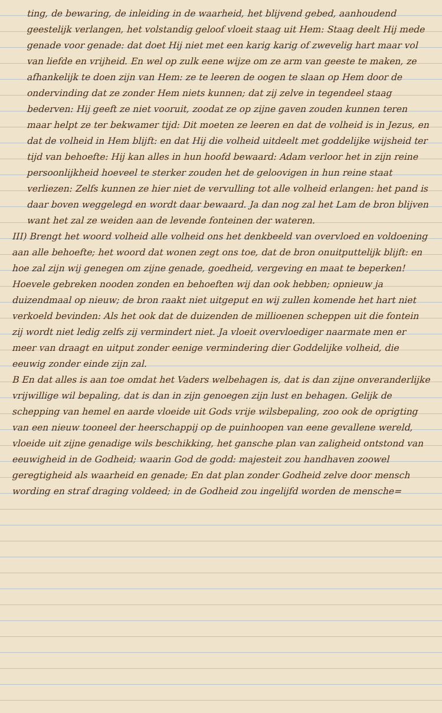ting, de bewaring, de inleiding in de waarheid, het blijvend gebed, aanhoudend geestelijk verlangen, het volstandig geloof vloeit staag uit Hem: Staag deelt Hij mede genade voor genade: dat doet Hij niet met een karig karig of zwevelig hart maar vol van liefde en vrijheid. En wel op zulk eene wijze om ze arm van geeste te maken, ze afhankelijk te doen zijn van Hem: ze te leeren de oogen te slaan op Hem door de ondervinding dat ze zonder Hem niets kunnen; dat zij zelve in tegendeel staag bederven: Hij geeft ze niet vooruit, zoodat ze op zijne gaven zouden kunnen teren maar helpt ze ter bekwamer tijd: Dit moeten ze leeren en dat de volheid is in Jezus, en dat de volheid in Hem blijft: en dat Hij die volheid uitdeelt met goddelijke wijsheid ter tijd van behoefte: Hij kan alles in hun hoofd bewaard: Adam verloor het in zijn reine persoonlijkheid hoeveel te sterker zouden het de geloovigen in hun reine staat verliezen: Zelfs kunnen ze hier niet de vervulling tot alle volheid erlangen: het pand is daar boven weggelegd en wordt daar bewaard. Ja dan nog zal het Lam de bron blijven want het zal ze weiden aan de levende fonteinen der wateren.
III) Brengt het woord volheid alle volheid ons het denkbeeld van overvloed en voldoening aan alle behoefte; het woord dat wonen zegt ons toe, dat de bron onuitputtelijk blijft: en hoe zal zijn wij genegen om zijne genade, goedheid, vergeving en maat te beperken! Hoevele gebreken nooden zonden en behoeften wij dan ook hebben; opnieuw ja duizendmaal op nieuw; de bron raakt niet uitgeput en wij zullen komende het hart niet verkoeld bevinden: Als het ook dat de duizenden de millioenen scheppen uit die fontein zij wordt niet ledig zelfs zij vermindert niet. Ja vloeit overvloediger naarmate men er meer van draagt en uitput zonder eenige vermindering dier Goddelijke volheid, die eeuwig zonder einde zijn zal.
B En dat alles is aan toe omdat het Vaders welbehagen is, dat is dan zijne onveranderlijke vrijwillige wil bepaling, dat is dan in zijn genoegen zijn lust en behagen. Gelijk de schepping van hemel en aarde vloeide uit Gods vrije wilsbepaling, zoo ook de oprigting van een nieuw tooneel der heerschappij op de puinhoopen van eene gevallene wereld, vloeide uit zijne genadige wils beschikking, het gansche plan van zaligheid ontstond van eeuwigheid in de Godheid; waarin God de godd: majesteit zou handhaven zoowel geregtigheid als waarheid en genade; En dat plan zonder Godheid zelve door mensch wording en straf draging voldeed; in de Godheid zou ingelijfd worden de mensche=